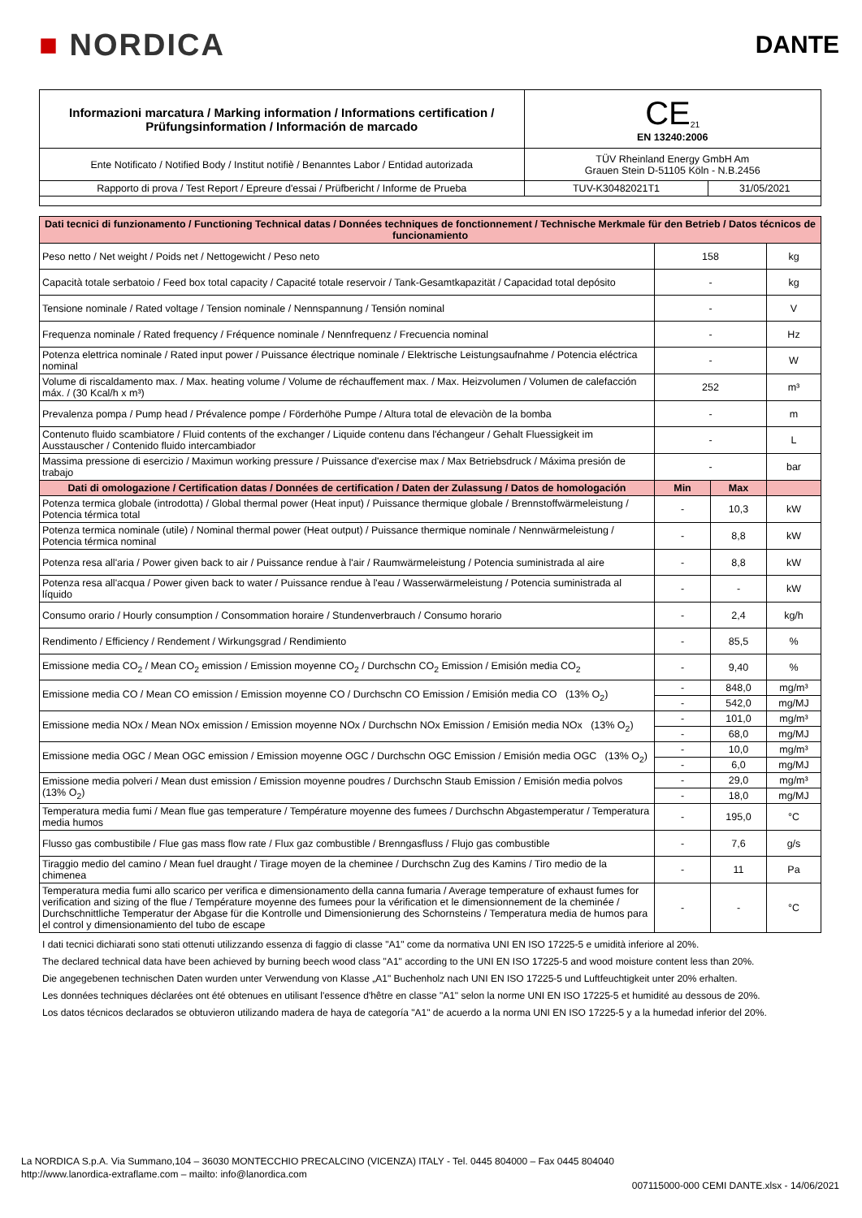■ NORDICA
DANTE
| Informazioni marcatura / Marking information / Informations certification / Prüfungsinformation / Información de marcado | CE<sub>21</sub> EN 13240:2006 | |
| Ente Notificato / Notified Body / Institut notifiè / Benanntes Labor / Entidad autorizada | TÜV Rheinland Energy GmbH Am Grauen Stein D-51105 Köln - N.B.2456 | |
| Rapporto di prova / Test Report / Epreure d'essai / Prüfbericht / Informe de Prueba | TUV-K30482021T1 | 31/05/2021 |
| Dati tecnici di funzionamento / Functioning Technical datas / Données techniques de fonctionnement / Technische Merkmale für den Betrieb / Datos técnicos de funcionamiento | | | |
| Peso netto / Net weight / Poids net / Nettogewicht / Peso neto | 158 | | kg |
| Capacità totale serbatoio / Feed box total capacity / Capacité totale reservoir / Tank-Gesamtkapazität / Capacidad total depósito | - | | kg |
| Tensione nominale / Rated voltage / Tension nominale / Nennspannung / Tensión nominal | - | | V |
| Frequenza nominale / Rated frequency / Fréquence nominale / Nennfrequenz / Frecuencia nominal | - | | Hz |
| Potenza elettrica nominale / Rated input power / Puissance électrique nominale / Elektrische Leistungsaufnahme / Potencia eléctrica nominal | - | | W |
| Volume di riscaldamento max. / Max. heating volume / Volume de réchauffement max. / Max. Heizvolumen / Volumen de calefacción máx. / (30 Kcal/h x m³) | 252 | | m³ |
| Prevalenza pompa / Pump head / Prévalence pompe / Förderhöhe Pumpe / Altura total de elevaciòn de la bomba | - | | m |
| Contenuto fluido scambiatore / Fluid contents of the exchanger / Liquide contenu dans l'échangeur / Gehalt Fluessigkeit im Ausstauscher / Contenido fluido intercambiador | - | | L |
| Massima pressione di esercizio / Maximun working pressure / Puissance d'exercise max / Max Betriebsdruck / Máxima presión de trabajo | - | | bar |
| Dati di omologazione / Certification datas / Données de certification / Daten der Zulassung / Datos de homologación | Min | Max | |
| Potenza termica globale (introdotta) / Global thermal power (Heat input) / Puissance thermique globale / Brennstoffwärmeleistung / Potencia térmica total | - | 10,3 | kW |
| Potenza termica nominale (utile) / Nominal thermal power (Heat output) / Puissance thermique nominale / Nennwärmeleistung / Potencia térmica nominal | - | 8,8 | kW |
| Potenza resa all'aria / Power given back to air / Puissance rendue à l'air / Raumwärmeleistung / Potencia suministrada al aire | - | 8,8 | kW |
| Potenza resa all'acqua / Power given back to water / Puissance rendue à l'eau / Wasserwärmeleistung / Potencia suministrada al líquido | - | - | kW |
| Consumo orario / Hourly consumption / Consommation horaire / Stundenverbrauch / Consumo horario | - | 2,4 | kg/h |
| Rendimento / Efficiency / Rendement / Wirkungsgrad / Rendimiento | - | 85,5 | % |
| Emissione media CO<sub>2</sub> / Mean CO<sub>2</sub> emission / Emission moyenne CO<sub>2</sub> / Durchschn CO<sub>2</sub> Emission / Emisión media CO<sub>2</sub> | - | 9,40 | % |
| Emissione media CO / Mean CO emission / Emission moyenne CO / Durchschn CO Emission / Emisión media CO (13% O<sub>2</sub>) | - | 848,0 | mg/m³ |
| | - | 542,0 | mg/MJ |
| Emissione media NOx / Mean NOx emission / Emission moyenne NOx / Durchschn NOx Emission / Emisión media NOx (13% O<sub>2</sub>) | - | 101,0 | mg/m³ |
| | - | 68,0 | mg/MJ |
| Emissione media OGC / Mean OGC emission / Emission moyenne OGC / Durchschn OGC Emission / Emisión media OGC (13% O<sub>2</sub>) | - | 10,0 | mg/m³ |
| | - | 6,0 | mg/MJ |
| Emissione media polveri / Mean dust emission / Emission moyenne poudres / Durchschn Staub Emission / Emisión media polvos (13% O<sub>2</sub>) | - | 29,0 | mg/m³ |
| | - | 18,0 | mg/MJ |
| Temperatura media fumi / Mean flue gas temperature / Température moyenne des fumees / Durchschn Abgastemperatur / Temperatura media humos | - | 195,0 | °C |
| Flusso gas combustibile / Flue gas mass flow rate / Flux gaz combustible / Brenngasfluss / Flujo gas combustible | - | 7,6 | g/s |
| Tiraggio medio del camino / Mean fuel draught / Tirage moyen de la cheminee / Durchschn Zug des Kamins / Tiro medio de la chimenea | - | 11 | Pa |
| Temperatura media fumi allo scarico per verifica e dimensionamento della canna fumaria / Average temperature of exhaust fumes for verification and sizing of the flue / Température moyenne des fumees pour la vérification et le dimensionnement de la cheminée / Durchschnittliche Temperatur der Abgase für die Kontrolle und Dimensionierung des Schornsteins / Temperatura media de humos para el control y dimensionamiento del tubo de escape | - | - | °C |
I dati tecnici dichiarati sono stati ottenuti utilizzando essenza di faggio di classe "A1" come da normativa UNI EN ISO 17225-5 e umidità inferiore al 20%.
The declared technical data have been achieved by burning beech wood class "A1" according to the UNI EN ISO 17225-5 and wood moisture content less than 20%.
Die angegebenen technischen Daten wurden unter Verwendung von Klasse „A1" Buchenholz nach UNI EN ISO 17225-5 und Luftfeuchtigkeit unter 20% erhalten.
Les données techniques déclarées ont été obtenues en utilisant l'essence d'hêtre en classe "A1" selon la norme UNI EN ISO 17225-5 et humidité au dessous de 20%.
Los datos técnicos declarados se obtuvieron utilizando madera de haya de categoría "A1" de acuerdo a la norma UNI EN ISO 17225-5 y a la humedad inferior del 20%.
La NORDICA S.p.A. Via Summano,104 – 36030 MONTECCHIO PRECALCINO (VICENZA) ITALY - Tel. 0445 804000 – Fax 0445 804040
http://www.lanordica-extraflame.com – mailto: info@lanordica.com
007115000-000 CEMI DANTE.xlsx - 14/06/2021